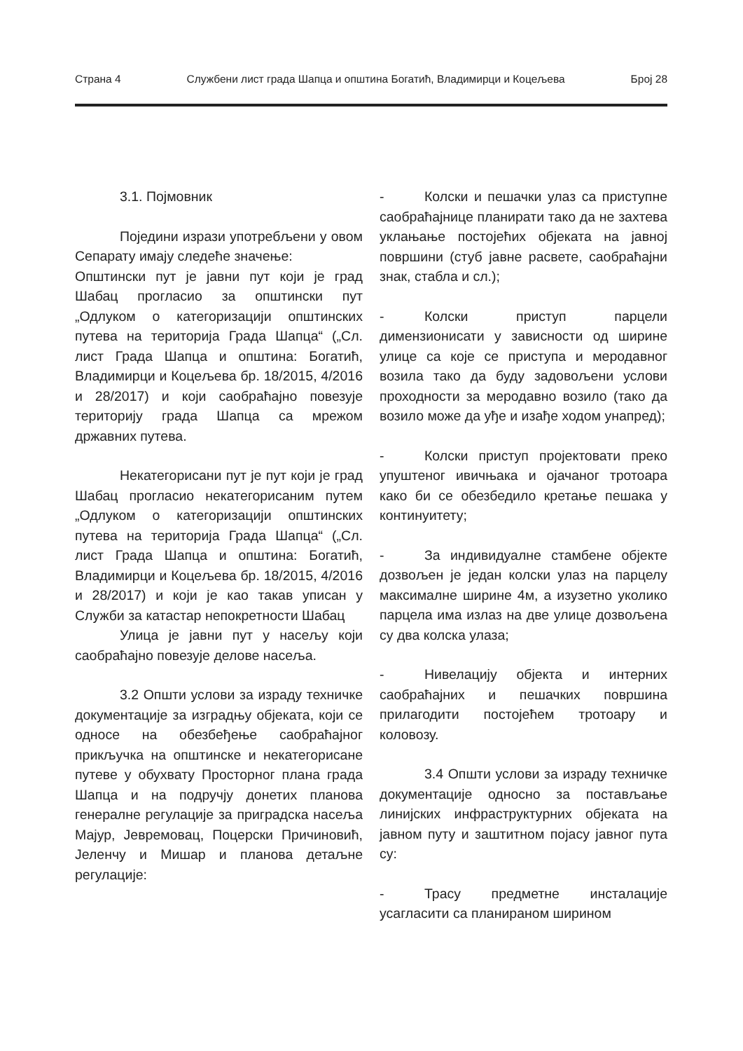Страна 4 Службени лист града Шапца и општина Богатић, Владимирци и Коцељева Број 28
3.1. Појмовник
Поједини изрази употребљени у овом Сепарату имају следеће значење:
Општински пут је јавни пут који је град Шабац прогласио за општински пут „Одлуком о категоризацији општинских путева на територија Града Шапца“ („Сл. лист Града Шапца и општина: Богатић, Владимирци и Коцељева бр. 18/2015, 4/2016 и 28/2017) и који саобраћајно повезује територију града Шапца са мрежом државних путева.
Некатегорисани пут је пут који је град Шабац прогласио некатегорисаним путем „Одлуком о категоризацији општинских путева на територија Града Шапца“ („Сл. лист Града Шапца и општина: Богатић, Владимирци и Коцељева бр. 18/2015, 4/2016 и 28/2017) и који је као такав уписан у Служби за катастар непокретности Шабац
Улица је јавни пут у насељу који саобраћајно повезује делове насеља.
3.2 Општи услови за израду техничке документације за изградњу објеката, који се односе на обезбеђење саобраћајног прикључка на општинске и некатегорисане путеве у обухвату Просторног плана града Шапца и на подручју донетих планова генералне регулације за приградска насеља Мајур, Јевремовац, Поцерски Причиновић, Јеленчу и Мишар и планова детаљне регулације:
- Колски и пешачки улаз са приступне саобраћајнице планирати тако да не захтева уклањање постојећих објеката на јавној површини (стуб јавне расвете, саобраћајни знак, стабла и сл.);
- Колски приступ парцели димензионисати у зависности од ширине улице са које се приступа и меродавног возила тако да буду задовољени услови проходности за меродавно возило (тако да возило може да уђе и изађе ходом унапред);
- Колски приступ пројектовати преко упуштеног ивичњака и ојачаног тротоара како би се обезбедило кретање пешака у континуитету;
- За индивидуалне стамбене објекте дозвољен је један колски улаз на парцелу максималне ширине 4м, а изузетно уколико парцела има излаз на две улице дозвољена су два колска улаза;
- Нивелацију објекта и интерних саобраћајних и пешачких површина прилагодити постојећем тротоару и коловозу.
3.4 Општи услови за израду техничке документације односно за постављање линијских инфраструктурних објеката на јавном путу и заштитном појасу јавног пута су:
- Трасу предметне инсталације усагласити са планираном ширином